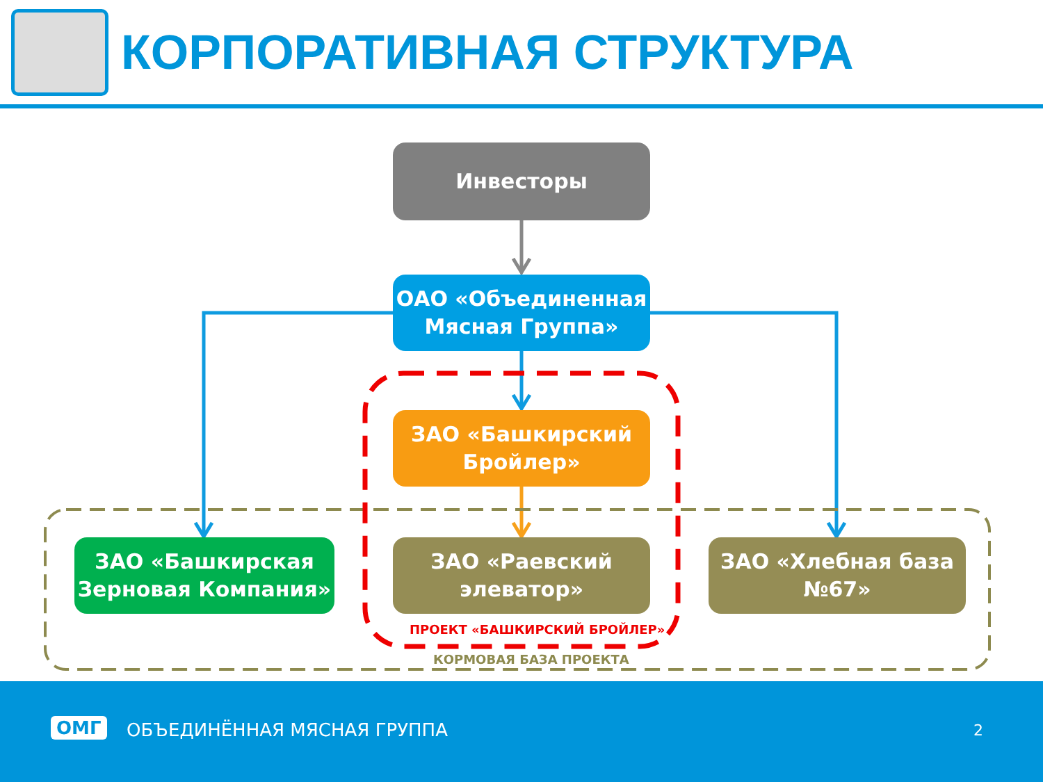КОРПОРАТИВНАЯ СТРУКТУРА
Инвесторы
ОАО «Объединенная
Мясная Группа»
ЗАО «Башкирский
Бройлер»
ЗАО «Башкирская
Зерновая Компания»
ЗАО «Раевский
элеватор»
ЗАО «Хлебная база
№67»
ПРОЕКТ «БАШКИРСКИЙ БРОЙЛЕР»
КОРМОВАЯ БАЗА ПРОЕКТА
ОМГ ОБЪЕДИНЁННАЯ МЯСНАЯ ГРУППА 2